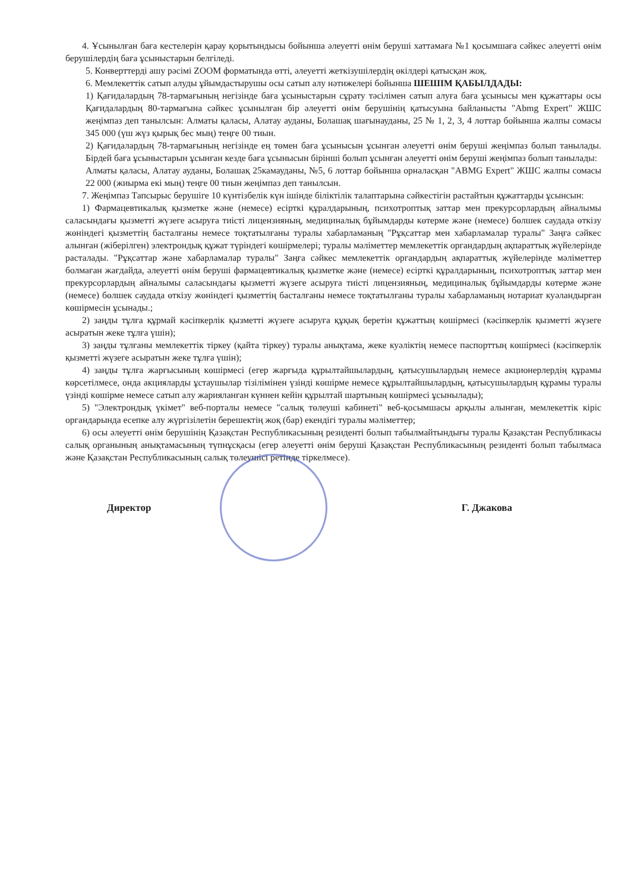4. Ұсынылған баға кестелерін қарау қорытындысы бойынша әлеуетті өнім беруші хаттамаға №1 қосымшаға сәйкес әлеуетті өнім берушілердің баға ұсыныстарын белгіледі.
5. Конверттерді ашу рәсімі ZOOM форматында өтті, әлеуетті жеткізушілердің өкілдері қатысқан жоқ.
6. Мемлекеттік сатып алуды ұйымдастырушы осы сатып алу нәтижелері бойынша ШЕШІМ ҚАБЫЛДАДЫ:
1) Қағидалардың 78-тармағының негізінде баға ұсыныстарын сұрату тәсілімен сатып алуға баға ұсынысы мен құжаттары осы Қағидалардың 80-тармағына сәйкес ұсынылған бір әлеуетті өнім берушінің қатысуына байланысты "Abmg Expert" ЖШС жеңімпаз деп танылсын: Алматы қаласы, Алатау ауданы, Болашақ шағынауданы, 25 № 1, 2, 3, 4 лоттар бойынша жалпы сомасы 345 000 (үш жүз қырық бес мың) теңге 00 тиын.
2) Қағидалардың 78-тармағының негізінде ең төмен баға ұсынысын ұсынған әлеуетті өнім беруші жеңімпаз болып танылады. Бірдей баға ұсыныстарын ұсынған кезде баға ұсынысын бірінші болып ұсынған әлеуетті өнім беруші жеңімпаз болып танылады:
Алматы қаласы, Алатау ауданы, Болашақ 25камауданы, №5, 6 лоттар бойынша орналасқан "ABMG Expert" ЖШС жалпы сомасы 22 000 (жиырма екі мың) теңге 00 тиын жеңімпаз деп танылсын.
7. Жеңімпаз Тапсырыс берушіге 10 күнтізбелік күн ішінде біліктілік талаптарына сәйкестігін растайтын құжаттарды ұсынсын:
1) Фармацевтикалық қызметке және (немесе) есірткі құралдарының, психотроптық заттар мен прекурсорлардың айналымы саласындағы қызметті жүзеге асыруға тиісті лицензияның, медициналық бұйымдарды көтерме және (немесе) бөлшек саудада өткізу жөніндегі қызметтің басталғаны немесе тоқтатылғаны туралы хабарламаның "Рұқсаттар мен хабарламалар туралы" Заңға сәйкес алынған (жіберілген) электрондық құжат түріндегі көшірмелері; туралы мәліметтер мемлекеттік органдардың ақпараттық жүйелерінде расталады. "Рұқсаттар және хабарламалар туралы" Заңға сәйкес мемлекеттік органдардың ақпараттық жүйелерінде мәліметтер болмаған жағдайда, әлеуетті өнім беруші фармацевтикалық қызметке және (немесе) есірткі құралдарының, психотроптық заттар мен прекурсорлардың айналымы саласындағы қызметті жүзеге асыруға тиісті лицензияның, медициналық бұйымдарды көтерме және (немесе) бөлшек саудада өткізу жөніндегі қызметтің басталғаны немесе тоқтатылғаны туралы хабарламаның нотариат куәландырған көшірмесін ұсынады.;
2) заңды тұлға құрмай кәсіпкерлік қызметті жүзеге асыруға құқық беретін құжаттың көшірмесі (кәсіпкерлік қызметті жүзеге асыратын жеке тұлға үшін);
3) заңды тұлғаны мемлекеттік тіркеу (қайта тіркеу) туралы анықтама, жеке куәліктің немесе паспорттың көшірмесі (кәсіпкерлік қызметті жүзеге асыратын жеке тұлға үшін);
4) заңды тұлға жарғысының көшірмесі (егер жарғыда құрылтайшылардың, қатысушылардың немесе акционерлердің құрамы көрсетілмесе, онда акцияларды ұстаушылар тізілімінен үзінді көшірме немесе құрылтайшылардың, қатысушылардың құрамы туралы үзінді көшірме немесе сатып алу жарияланған күннен кейін құрылтай шартының көшірмесі ұсынылады);
5) "Электрондық үкімет" веб-порталы немесе "салық төлеуші кабинеті" веб-қосымшасы арқылы алынған, мемлекеттік кіріс органдарында есепке алу жүргізілетін берешектің жоқ (бар) екендігі туралы мәліметтер;
6) осы әлеуетті өнім берушінің Қазақстан Республикасының резиденті болып табылмайтындығы туралы Қазақстан Республикасы салық органының анықтамасының түпнұсқасы (егер әлеуетті өнім беруші Қазақстан Республикасының резиденті болып табылмаса және Қазақстан Республикасының салық төлеушісі ретінде тіркелмесе).
Директор Г. Джакова